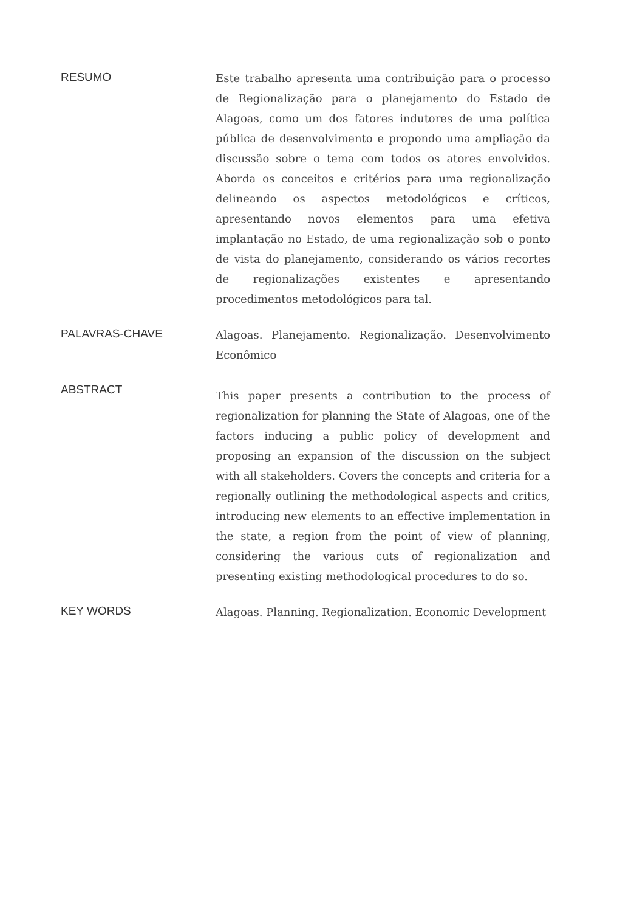RESUMO
Este trabalho apresenta uma contribuição para o processo de Regionalização para o planejamento do Estado de Alagoas, como um dos fatores indutores de uma política pública de desenvolvimento e propondo uma ampliação da discussão sobre o tema com todos os atores envolvidos. Aborda os conceitos e critérios para uma regionalização delineando os aspectos metodológicos e críticos, apresentando novos elementos para uma efetiva implantação no Estado, de uma regionalização sob o ponto de vista do planejamento, considerando os vários recortes de regionalizações existentes e apresentando procedimentos metodológicos para tal.
PALAVRAS-CHAVE
Alagoas. Planejamento. Regionalização. Desenvolvimento Econômico
ABSTRACT
This paper presents a contribution to the process of regionalization for planning the State of Alagoas, one of the factors inducing a public policy of development and proposing an expansion of the discussion on the subject with all stakeholders. Covers the concepts and criteria for a regionally outlining the methodological aspects and critics, introducing new elements to an effective implementation in the state, a region from the point of view of planning, considering the various cuts of regionalization and presenting existing methodological procedures to do so.
KEY WORDS
Alagoas. Planning. Regionalization. Economic Development